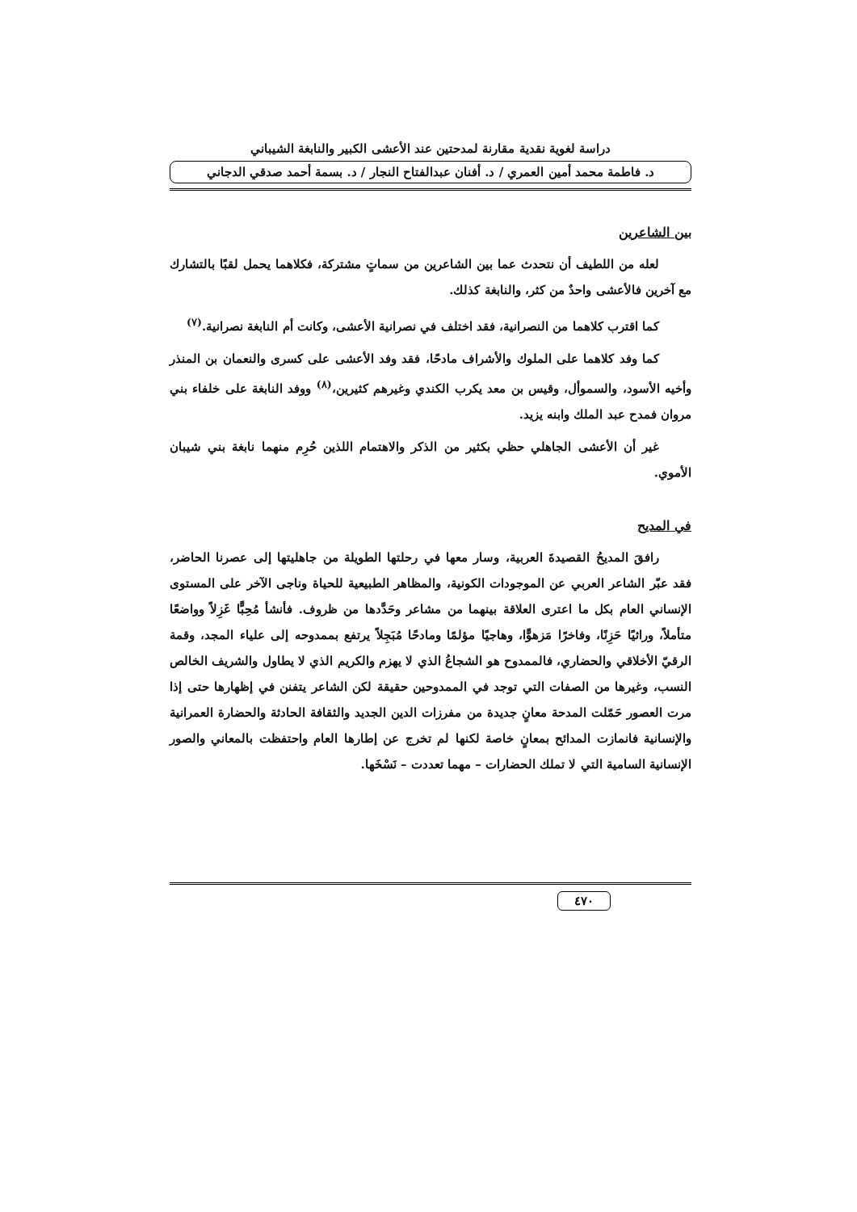دراسة لغوية نقدية مقارنة لمدحتين عند الأعشى الكبير والنابغة الشيباني
د. فاطمة محمد أمين العمري / د. أفنان عبدالفتاح النجار / د. بسمة أحمد صدقي الدجاني
بين الشاعرين
لعله من اللطيف أن نتحدث عما بين الشاعرين من سماتٍ مشتركة، فكلاهما يحمل لقبًا بالتشارك مع آخرين فالأعشى واحدٌ من كثر، والنابغة كذلك.
كما اقترب كلاهما من النصرانية، فقد اختلف في نصرانية الأعشى، وكانت أم النابغة نصرانية.<sup>(٧)</sup>
كما وفد كلاهما على الملوك والأشراف مادحًا، فقد وفد الأعشى على كسرى والنعمان بن المنذر وأخيه الأسود، والسموأل، وقيس بن معد يكرب الكندي وغيرهم كثيرين،<sup>(٨)</sup> ووفد النابغة على خلفاء بني مروان فمدح عبد الملك وابنه يزيد.
غير أن الأعشى الجاهلي حظي بكثير من الذكر والاهتمام اللذين حُرِم منهما نابغة بني شيبان الأموي.
في المديح
رافقَ المديحُ القصيدةَ العربية، وسار معها في رحلتها الطويلة من جاهليتها إلى عصرنا الحاضر، فقد عبّر الشاعر العربي عن الموجودات الكونية، والمظاهر الطبيعية للحياة وناجى الآخر على المستوى الإنساني العام بكل ما اعترى العلاقة بينهما من مشاعر وحَدَّدها من ظروف. فأنشأ مُحِبًّا غَزِلاً وواضعًا متأملاً، وراثيًا حَزِنًا، وفاخرًا مَزهوًّا، وهاجيًا مؤلمًا ومادحًا مُبَجِلاً يرتفع بممدوحه إلى علياء المجد، وقمة الرقيّ الأخلاقي والحضاري، فالممدوح هو الشجاعُ الذي لا يهزم والكريم الذي لا يطاول والشريف الخالص النسب، وغيرها من الصفات التي توجد في الممدوحين حقيقة لكن الشاعر يتفنن في إظهارها حتى إذا مرت العصور حَمّلت المدحة معانٍ جديدة من مفرزات الدين الجديد والثقافة الحادثة والحضارة العمرانية والإنسانية فانمازت المدائح بمعانٍ خاصة لكنها لم تخرج عن إطارها العام واحتفظت بالمعاني والصور الإنسانية السامية التي لا تملك الحضارات – مهما تعددت – نَسْخَها.
٤٧٠